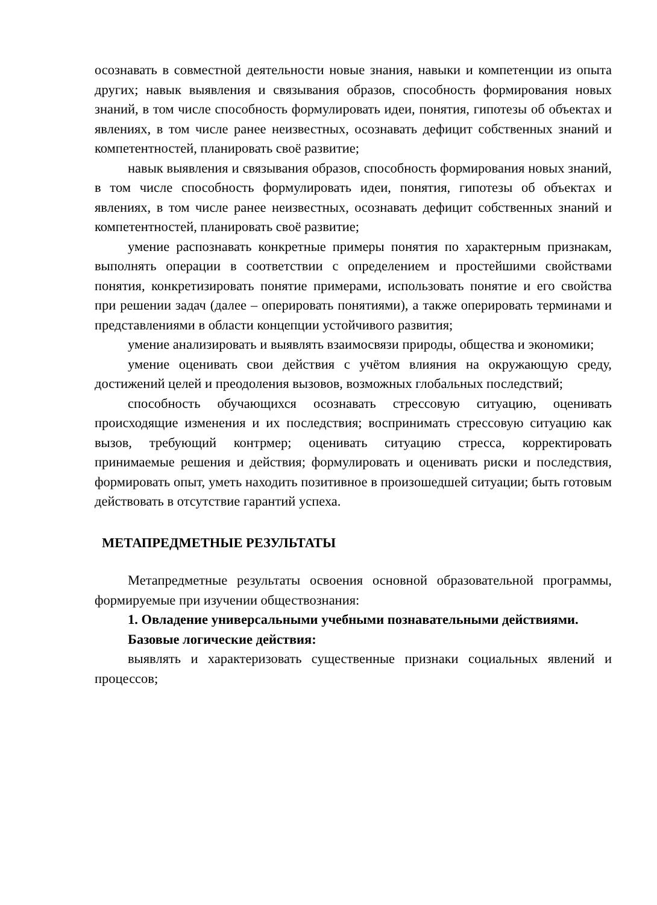осознавать в совместной деятельности новые знания, навыки и компетенции из опыта других; навык выявления и связывания образов, способность формирования новых знаний, в том числе способность формулировать идеи, понятия, гипотезы об объектах и явлениях, в том числе ранее неизвестных, осознавать дефицит собственных знаний и компетентностей, планировать своё развитие;
навык выявления и связывания образов, способность формирования новых знаний, в том числе способность формулировать идеи, понятия, гипотезы об объектах и явлениях, в том числе ранее неизвестных, осознавать дефицит собственных знаний и компетентностей, планировать своё развитие;
умение распознавать конкретные примеры понятия по характерным признакам, выполнять операции в соответствии с определением и простейшими свойствами понятия, конкретизировать понятие примерами, использовать понятие и его свойства при решении задач (далее – оперировать понятиями), а также оперировать терминами и представлениями в области концепции устойчивого развития;
умение анализировать и выявлять взаимосвязи природы, общества и экономики;
умение оценивать свои действия с учётом влияния на окружающую среду, достижений целей и преодоления вызовов, возможных глобальных последствий;
способность обучающихся осознавать стрессовую ситуацию, оценивать происходящие изменения и их последствия; воспринимать стрессовую ситуацию как вызов, требующий контрмер; оценивать ситуацию стресса, корректировать принимаемые решения и действия; формулировать и оценивать риски и последствия, формировать опыт, уметь находить позитивное в произошедшей ситуации; быть готовым действовать в отсутствие гарантий успеха.
МЕТАПРЕДМЕТНЫЕ РЕЗУЛЬТАТЫ
Метапредметные результаты освоения основной образовательной программы, формируемые при изучении обществознания:
1. Овладение универсальными учебными познавательными действиями.
Базовые логические действия:
выявлять и характеризовать существенные признаки социальных явлений и процессов;